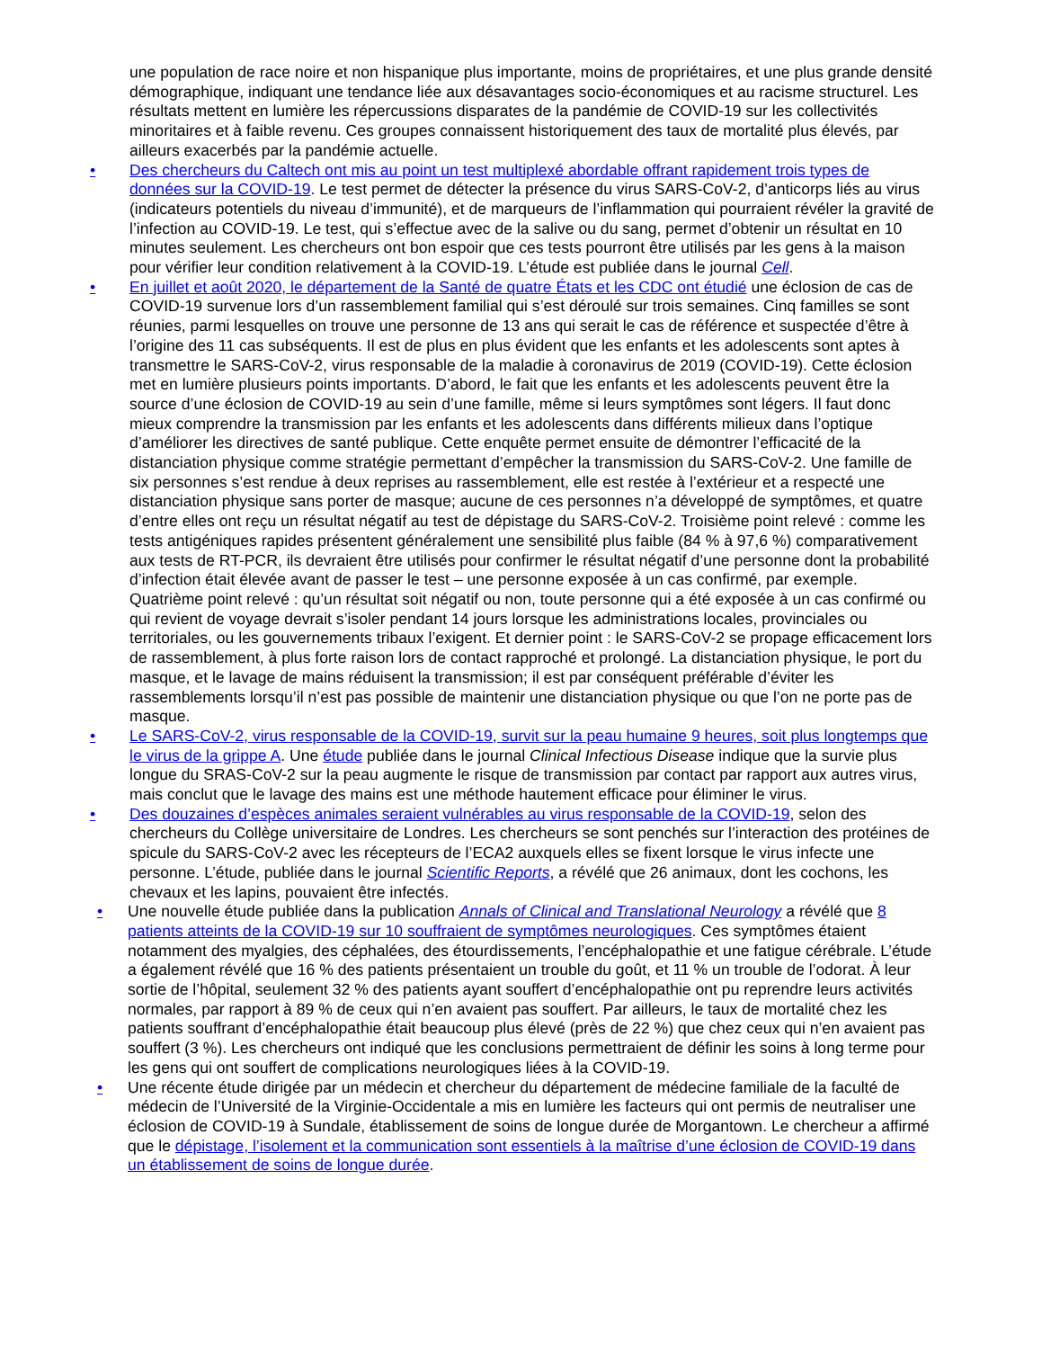une population de race noire et non hispanique plus importante, moins de propriétaires, et une plus grande densité démographique, indiquant une tendance liée aux désavantages socio-économiques et au racisme structurel. Les résultats mettent en lumière les répercussions disparates de la pandémie de COVID-19 sur les collectivités minoritaires et à faible revenu. Ces groupes connaissent historiquement des taux de mortalité plus élevés, par ailleurs exacerbés par la pandémie actuelle.
• Des chercheurs du Caltech ont mis au point un test multiplexé abordable offrant rapidement trois types de données sur la COVID-19. Le test permet de détecter la présence du virus SARS-CoV-2, d’anticorps liés au virus (indicateurs potentiels du niveau d’immunité), et de marqueurs de l’inflammation qui pourraient révéler la gravité de l’infection au COVID-19. Le test, qui s’effectue avec de la salive ou du sang, permet d’obtenir un résultat en 10 minutes seulement. Les chercheurs ont bon espoir que ces tests pourront être utilisés par les gens à la maison pour vérifier leur condition relativement à la COVID-19. L’étude est publiée dans le journal Cell.
• En juillet et août 2020, le département de la Santé de quatre États et les CDC ont étudié une éclosion de cas de COVID-19 survenue lors d’un rassemblement familial qui s’est déroulé sur trois semaines. Cinq familles se sont réunies, parmi lesquelles on trouve une personne de 13 ans qui serait le cas de référence et suspectée d’être à l’origine des 11 cas subséquents. Il est de plus en plus évident que les enfants et les adolescents sont aptes à transmettre le SARS-CoV-2, virus responsable de la maladie à coronavirus de 2019 (COVID-19). Cette éclosion met en lumière plusieurs points importants. D’abord, le fait que les enfants et les adolescents peuvent être la source d’une éclosion de COVID-19 au sein d’une famille, même si leurs symptômes sont légers. Il faut donc mieux comprendre la transmission par les enfants et les adolescents dans différents milieux dans l’optique d’améliorer les directives de santé publique. Cette enquête permet ensuite de démontrer l’efficacité de la distanciation physique comme stratégie permettant d’empêcher la transmission du SARS-CoV-2. Une famille de six personnes s’est rendue à deux reprises au rassemblement, elle est restée à l’extérieur et a respecté une distanciation physique sans porter de masque; aucune de ces personnes n’a développé de symptômes, et quatre d’entre elles ont reçu un résultat négatif au test de dépistage du SARS-CoV-2. Troisième point relevé : comme les tests antigéniques rapides présentent généralement une sensibilité plus faible (84 % à 97,6 %) comparativement aux tests de RT-PCR, ils devraient être utilisés pour confirmer le résultat négatif d’une personne dont la probabilité d’infection était élevée avant de passer le test – une personne exposée à un cas confirmé, par exemple. Quatrième point relevé : qu’un résultat soit négatif ou non, toute personne qui a été exposée à un cas confirmé ou qui revient de voyage devrait s’isoler pendant 14 jours lorsque les administrations locales, provinciales ou territoriales, ou les gouvernements tribaux l’exigent. Et dernier point : le SARS-CoV-2 se propage efficacement lors de rassemblement, à plus forte raison lors de contact rapproché et prolongé. La distanciation physique, le port du masque, et le lavage de mains réduisent la transmission; il est par conséquent préférable d’éviter les rassemblements lorsqu’il n’est pas possible de maintenir une distanciation physique ou que l’on ne porte pas de masque.
• Le SARS-CoV-2, virus responsable de la COVID-19, survit sur la peau humaine 9 heures, soit plus longtemps que le virus de la grippe A. Une étude publiée dans le journal Clinical Infectious Disease indique que la survie plus longue du SRAS-CoV-2 sur la peau augmente le risque de transmission par contact par rapport aux autres virus, mais conclut que le lavage des mains est une méthode hautement efficace pour éliminer le virus.
• Des douzaines d’espèces animales seraient vulnérables au virus responsable de la COVID-19, selon des chercheurs du Collège universitaire de Londres. Les chercheurs se sont penchés sur l’interaction des protéines de spicule du SARS-CoV-2 avec les récepteurs de l’ECA2 auxquels elles se fixent lorsque le virus infecte une personne. L’étude, publiée dans le journal Scientific Reports, a révélé que 26 animaux, dont les cochons, les chevaux et les lapins, pouvaient être infectés.
• Une nouvelle étude publiée dans la publication Annals of Clinical and Translational Neurology a révélé que 8 patients atteints de la COVID-19 sur 10 souffraient de symptômes neurologiques. Ces symptômes étaient notamment des myalgies, des céphalées, des étourdissements, l’encéphalopathie et une fatigue cérébrale. L’étude a également révélé que 16 % des patients présentaient un trouble du goût, et 11 % un trouble de l’odorat. À leur sortie de l’hôpital, seulement 32 % des patients ayant souffert d’encéphalopathie ont pu reprendre leurs activités normales, par rapport à 89 % de ceux qui n’en avaient pas souffert. Par ailleurs, le taux de mortalité chez les patients souffrant d’encéphalopathie était beaucoup plus élevé (près de 22 %) que chez ceux qui n’en avaient pas souffert (3 %). Les chercheurs ont indiqué que les conclusions permettraient de définir les soins à long terme pour les gens qui ont souffert de complications neurologiques liées à la COVID-19.
• Une récente étude dirigée par un médecin et chercheur du département de médecine familiale de la faculté de médecin de l’Université de la Virginie-Occidentale a mis en lumière les facteurs qui ont permis de neutraliser une éclosion de COVID-19 à Sundale, établissement de soins de longue durée de Morgantown. Le chercheur a affirmé que le dépistage, l’isolement et la communication sont essentiels à la maîtrise d’une éclosion de COVID-19 dans un établissement de soins de longue durée.